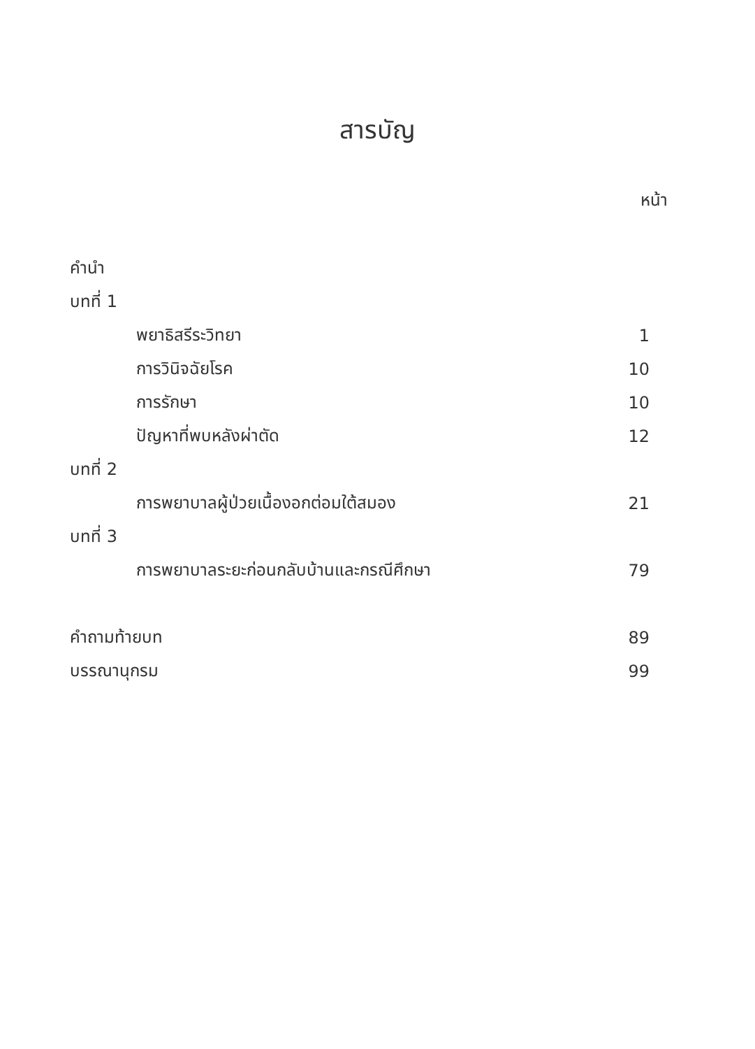สารบัญ
หน้า
คำนำ
บทที่ 1
พยาธิสรีระวิทยา 1
การวินิจฉัยโรค 10
การรักษา 10
ปัญหาที่พบหลังผ่าตัด 12
บทที่ 2
การพยาบาลผู้ป่วยเนื้องอกต่อมใต้สมอง 21
บทที่ 3
การพยาบาลระยะก่อนกลับบ้านและกรณีศึกษา 79
คำถามท้ายบท 89
บรรณานุกรม 99